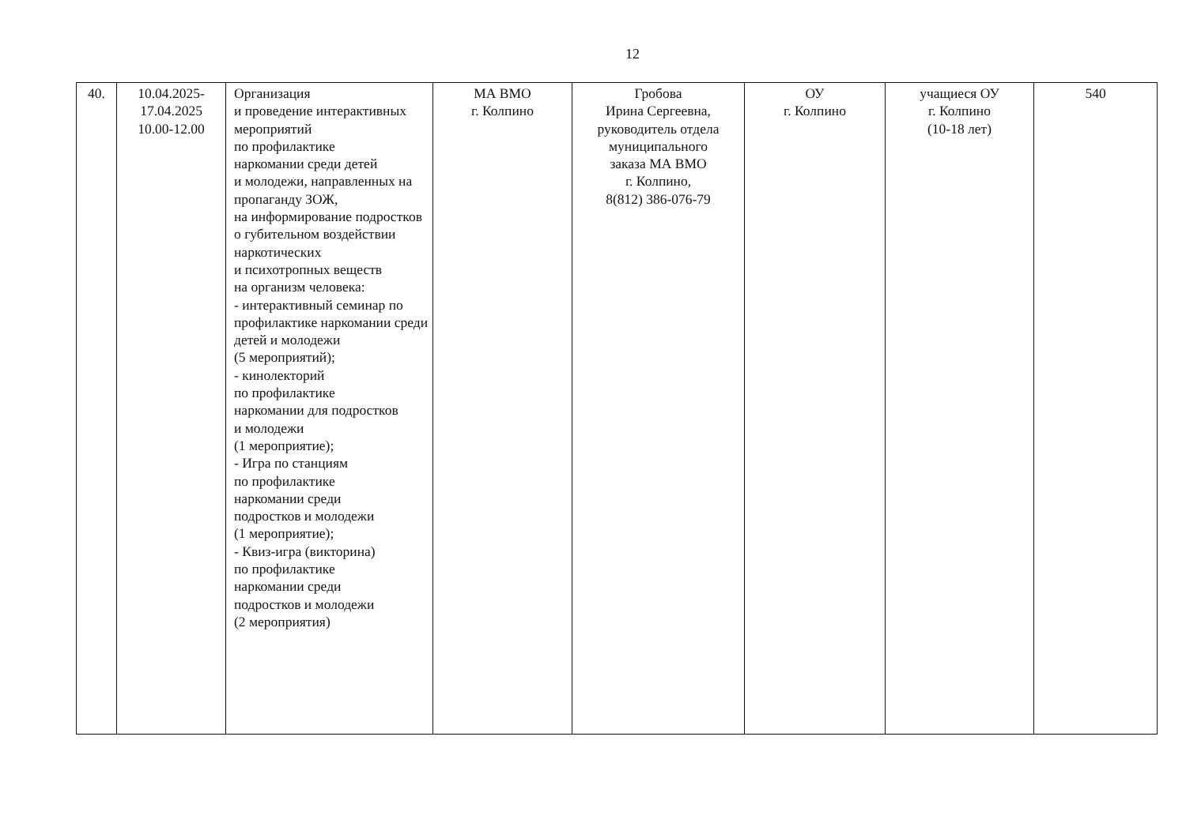12
| 40. | 10.04.2025- 17.04.2025 10.00-12.00 | Организация и проведение интерактивных мероприятий по профилактике наркомании среди детей и молодежи, направленных на пропаганду ЗОЖ, на информирование подростков о губительном воздействии наркотических и психотропных веществ на организм человека: - интерактивный семинар по профилактике наркомании среди детей и молодежи (5 мероприятий); - кинолекторий по профилактике наркомании для подростков и молодежи (1 мероприятие); - Игра по станциям по профилактике наркомании среди подростков и молодежи (1 мероприятие); - Квиз-игра (викторина) по профилактике наркомании среди подростков и молодежи (2 мероприятия) | МА ВМО г. Колпино | Гробова Ирина Сергеевна, руководитель отдела муниципального заказа МА ВМО г. Колпино, 8(812) 386-076-79 | ОУ г. Колпино | учащиеся ОУ г. Колпино (10-18 лет) | 540 |